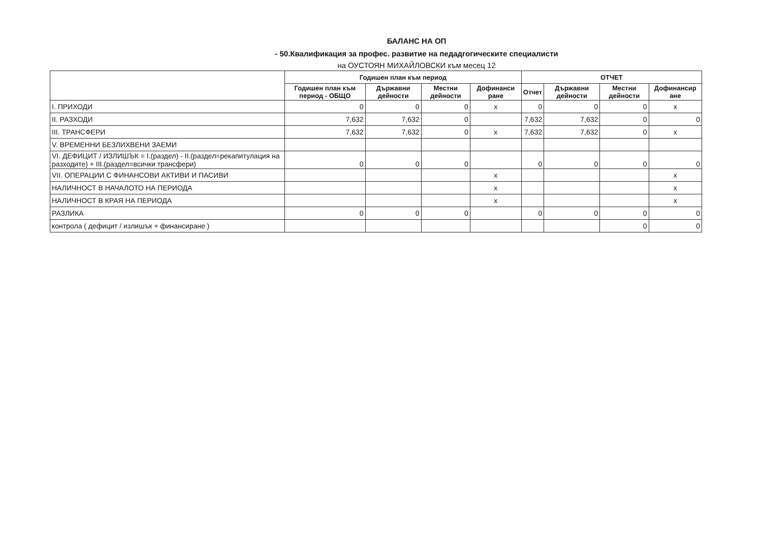БАЛАНС НА ОП
- 50.Квалификация за профес. развитие на педадгогическите специалисти
на ОУСТОЯН МИХАЙЛОВСКИ към месец 12
| | Годишен план към период | | | | ОТЧЕТ | | | |
| --- | --- | --- | --- | --- | --- | --- | --- | --- |
| | Годишен план към период - ОБЩО | Държавни дейности | Местни дейности | Дофинанси ране | Отчет | Държавни дейности | Местни дейности | Дофинансир ане |
| I. ПРИХОДИ | 0 | 0 | 0 | x | 0 | 0 | 0 | x |
| II. РАЗХОДИ | 7,632 | 7,632 | 0 | | 7,632 | 7,632 | 0 | 0 |
| III. ТРАНСФЕРИ | 7,632 | 7,632 | 0 | x | 7,632 | 7,632 | 0 | x |
| V. ВРЕМЕННИ БЕЗЛИХВЕНИ ЗАЕМИ | | | | | | | | |
| VI. ДЕФИЦИТ / ИЗЛИШЪК = I.(раздел) - II.(раздел=рекапитулация на разходите) + III.(раздел=всички трансфери) | 0 | 0 | 0 | | 0 | 0 | 0 | 0 |
| VII. ОПЕРАЦИИ С ФИНАНСОВИ АКТИВИ И ПАСИВИ | | | | x | | | | x |
| НАЛИЧНОСТ В НАЧАЛОТО НА ПЕРИОДА | | | | x | | | | x |
| НАЛИЧНОСТ В КРАЯ НА ПЕРИОДА | | | | x | | | | x |
| РАЗЛИКА | 0 | 0 | 0 | | 0 | 0 | 0 | 0 |
| контрола ( дефицит / излишък + финансиране ) | | | | | | | 0 | 0 |